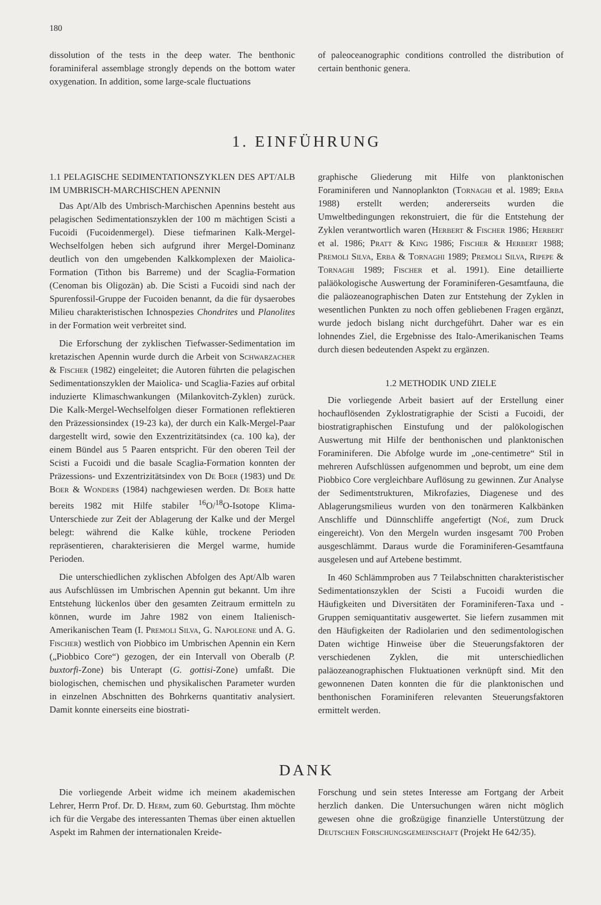180
dissolution of the tests in the deep water. The benthonic foraminiferal assemblage strongly depends on the bottom water oxygenation. In addition, some large-scale fluctuations
of paleoceanographic conditions controlled the distribution of certain benthonic genera.
1. EINFÜHRUNG
1.1 PELAGISCHE SEDIMENTATIONSZYKLEN DES APT/ALB IM UMBRISCH-MARCHISCHEN APENNIN
Das Apt/Alb des Umbrisch-Marchischen Apennins besteht aus pelagischen Sedimentationszyklen der 100 m mächtigen Scisti a Fucoidi (Fucoidenmergel). Diese tiefmarinen Kalk-Mergel-Wechselfolgen heben sich aufgrund ihrer Mergel-Dominanz deutlich von den umgebenden Kalkkomplexen der Maiolica-Formation (Tithon bis Barreme) und der Scaglia-Formation (Cenoman bis Oligozän) ab. Die Scisti a Fucoidi sind nach der Spurenfossil-Gruppe der Fucoiden benannt, da die für dysaerobes Milieu charakteristischen Ichnospezies Chondrites und Planolites in der Formation weit verbreitet sind.
Die Erforschung der zyklischen Tiefwasser-Sedimentation im kretazischen Apennin wurde durch die Arbeit von Schwarzacher & Fischer (1982) eingeleitet; die Autoren führten die pelagischen Sedimentationszyklen der Maiolica- und Scaglia-Fazies auf orbital induzierte Klimaschwankungen (Milankovitch-Zyklen) zurück. Die Kalk-Mergel-Wechselfolgen dieser Formationen reflektieren den Präzessionsindex (19-23 ka), der durch ein Kalk-Mergel-Paar dargestellt wird, sowie den Exzentrizitätsindex (ca. 100 ka), der einem Bündel aus 5 Paaren entspricht. Für den oberen Teil der Scisti a Fucoidi und die basale Scaglia-Formation konnten der Präzessions- und Exzentrizitätsindex von De Boer (1983) und De Boer & Wonders (1984) nachgewiesen werden. De Boer hatte bereits 1982 mit Hilfe stabiler <sup>16</sup>O/<sup>18</sup>O-Isotope Klima-Unterschiede zur Zeit der Ablagerung der Kalke und der Mergel belegt: während die Kalke kühle, trockene Perioden repräsentieren, charakterisieren die Mergel warme, humide Perioden.
Die unterschiedlichen zyklischen Abfolgen des Apt/Alb waren aus Aufschlüssen im Umbrischen Apennin gut bekannt. Um ihre Entstehung lückenlos über den gesamten Zeitraum ermitteln zu können, wurde im Jahre 1982 von einem Italienisch-Amerikanischen Team (I. Premoli Silva, G. Napoleone und A. G. Fischer) westlich von Piobbico im Umbrischen Apennin ein Kern („Piobbico Core“) gezogen, der ein Intervall von Oberalb (P. buxtorfi-Zone) bis Unterapt (G. gottisi-Zone) umfaßt. Die biologischen, chemischen und physikalischen Parameter wurden in einzelnen Abschnitten des Bohrkerns quantitativ analysiert. Damit konnte einerseits eine biostrati-
graphische Gliederung mit Hilfe von planktonischen Foraminiferen und Nannoplankton (Tornaghi et al. 1989; Erba 1988) erstellt werden; andererseits wurden die Umweltbedingungen rekonstruiert, die für die Entstehung der Zyklen verantwortlich waren (Herbert & Fischer 1986; Herbert et al. 1986; Pratt & King 1986; Fischer & Herbert 1988; Premoli Silva, Erba & Tornaghi 1989; Premoli Silva, Ripepe & Tornaghi 1989; Fischer et al. 1991). Eine detaillierte paläökologische Auswertung der Foraminiferen-Gesamtfauna, die die paläozeanographischen Daten zur Entstehung der Zyklen in wesentlichen Punkten zu noch offen gebliebenen Fragen ergänzt, wurde jedoch bislang nicht durchgeführt. Daher war es ein lohnendes Ziel, die Ergebnisse des Italo-Amerikanischen Teams durch diesen bedeutenden Aspekt zu ergänzen.
1.2 METHODIK UND ZIELE
Die vorliegende Arbeit basiert auf der Erstellung einer hochauflösenden Zyklostratigraphie der Scisti a Fucoidi, der biostratigraphischen Einstufung und der palökologischen Auswertung mit Hilfe der benthonischen und planktonischen Foraminiferen. Die Abfolge wurde im „one-centimetre“ Stil in mehreren Aufschlüssen aufgenommen und beprobt, um eine dem Piobbico Core vergleichbare Auflösung zu gewinnen. Zur Analyse der Sedimentstrukturen, Mikrofazies, Diagenese und des Ablagerungsmilieus wurden von den tonärmeren Kalkbänken Anschliffe und Dünnschliffe angefertigt (Noé, zum Druck eingereicht). Von den Mergeln wurden insgesamt 700 Proben ausgeschlämmt. Daraus wurde die Foraminiferen-Gesamtfauna ausgelesen und auf Artebene bestimmt.
In 460 Schlämmproben aus 7 Teilabschnitten charakteristischer Sedimentationszyklen der Scisti a Fucoidi wurden die Häufigkeiten und Diversitäten der Foraminiferen-Taxa und -Gruppen semiquantitativ ausgewertet. Sie liefern zusammen mit den Häufigkeiten der Radiolarien und den sedimentologischen Daten wichtige Hinweise über die Steuerungsfaktoren der verschiedenen Zyklen, die mit unterschiedlichen paläozeanographischen Fluktuationen verknüpft sind. Mit den gewonnenen Daten konnten die für die planktonischen und benthonischen Foraminiferen relevanten Steuerungsfaktoren ermittelt werden.
DANK
Die vorliegende Arbeit widme ich meinem akademischen Lehrer, Herrn Prof. Dr. D. Herm, zum 60. Geburtstag. Ihm möchte ich für die Vergabe des interessanten Themas über einen aktuellen Aspekt im Rahmen der internationalen Kreide-
Forschung und sein stetes Interesse am Fortgang der Arbeit herzlich danken. Die Untersuchungen wären nicht möglich gewesen ohne die großzügige finanzielle Unterstützung der Deutschen Forschungsgemeinschaft (Projekt He 642/35).